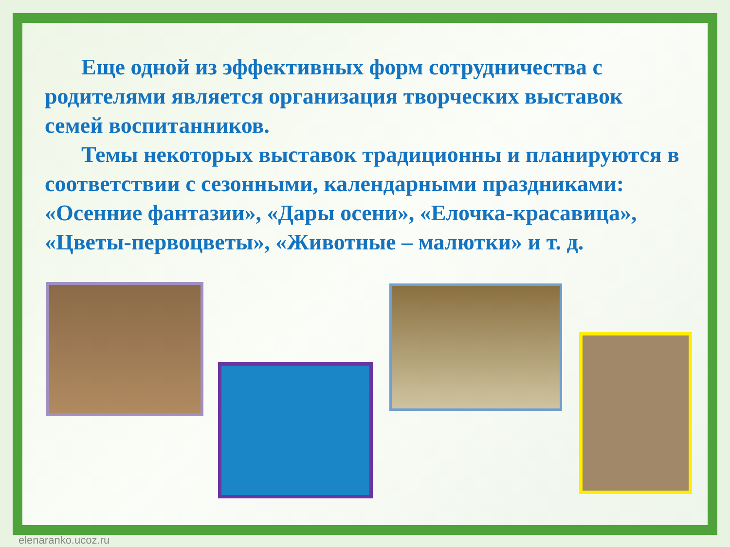Еще одной из эффективных форм сотрудничества с родителями является организация творческих выставок семей воспитанников.
Темы некоторых выставок традиционны и планируются в соответствии с сезонными, календарными праздниками: «Осенние фантазии», «Дары осени», «Елочка-красавица», «Цветы-первоцветы», «Животные – малютки» и т. д.
elenaranko.ucoz.ru